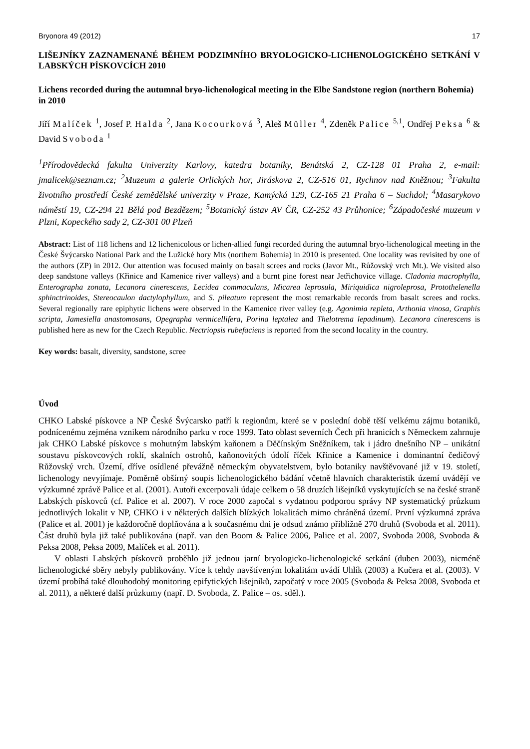Bryonora 49 (2012) 17
LIŠEJNÍKY ZAZNAMENANÉ BĚHEM PODZIMNÍHO BRYOLOGICKO-LICHENOLOGICKÉHO SETKÁNÍ V LABSKÝCH PÍSKOVCÍCH 2010
Lichens recorded during the autumnal bryo-lichenological meeting in the Elbe Sandstone region (northern Bohemia) in 2010
Jiří Malíček <sup>1</sup>, Josef P. Halda <sup>2</sup>, Jana Kocourková <sup>3</sup>, Aleš Müller <sup>4</sup>, Zdeněk Palice <sup>5,1</sup>, Ondřej Peksa <sup>6</sup> & David Svoboda <sup>1</sup>
<sup>1</sup> Přírodovědecká fakulta Univerzity Karlovy, katedra botaniky, Benátská 2, CZ-128 01 Praha 2, e-mail: jmalicek@seznam.cz; <sup>2</sup>Muzeum a galerie Orlických hor, Jiráskova 2, CZ-516 01, Rychnov nad Kněžnou; <sup>3</sup>Fakulta životního prostředí České zemědělské univerzity v Praze, Kamýcká 129, CZ-165 21 Praha 6 – Suchdol; <sup>4</sup>Masarykovo náměstí 19, CZ-294 21 Bělá pod Bezdězem; <sup>5</sup>Botanický ústav AV ČR, CZ-252 43 Průhonice; <sup>6</sup>Západočeské muzeum v Plzni, Kopeckého sady 2, CZ-301 00 Plzeň
Abstract: List of 118 lichens and 12 lichenicolous or lichen-allied fungi recorded during the autumnal bryo-lichenological meeting in the České Švýcarsko National Park and the Lužické hory Mts (northern Bohemia) in 2010 is presented. One locality was revisited by one of the authors (ZP) in 2012. Our attention was focused mainly on basalt screes and rocks (Javor Mt., Růžovský vrch Mt.). We visited also deep sandstone valleys (Křinice and Kamenice river valleys) and a burnt pine forest near Jetřichovice village. Cladonia macrophylla, Enterographa zonata, Lecanora cinerescens, Lecidea commaculans, Micarea leprosula, Miriquidica nigroleprosa, Protothelenella sphinctrinoides, Stereocaulon dactylophyllum, and S. pileatum represent the most remarkable records from basalt screes and rocks. Several regionally rare epiphytic lichens were observed in the Kamenice river valley (e.g. Agonimia repleta, Arthonia vinosa, Graphis scripta, Jamesiella anastomosans, Opegrapha vermicellifera, Porina leptalea and Thelotrema lepadinum). Lecanora cinerescens is published here as new for the Czech Republic. Nectriopsis rubefaciens is reported from the second locality in the country.
Key words: basalt, diversity, sandstone, scree
Úvod
CHKO Labské pískovce a NP České Švýcarsko patří k regionům, které se v poslední době těší velkému zájmu botaniků, podnícenému zejména vznikem národního parku v roce 1999. Tato oblast severních Čech při hranicích s Německem zahrnuje jak CHKO Labské pískovce s mohutným labským kaňonem a Děčínským Sněžníkem, tak i jádro dnešního NP – unikátní soustavu pískovcových roklí, skalních ostrohů, kaňonovitých údolí říček Křinice a Kamenice i dominantní čedičový Růžovský vrch. Území, dříve osídlené převážně německým obyvatelstvem, bylo botaniky navštěvované již v 19. století, lichenology nevyjímaje. Poměrně obšírný soupis lichenologického bádání včetně hlavních charakteristik území uvádějí ve výzkumné zprávě Palice et al. (2001). Autoři excerpovali údaje celkem o 58 druzích lišejníků vyskytujících se na české straně Labských pískovců (cf. Palice et al. 2007). V roce 2000 započal s vydatnou podporou správy NP systematický průzkum jednotlivých lokalit v NP, CHKO i v některých dalších blízkých lokalitách mimo chráněná území. První výzkumná zpráva (Palice et al. 2001) je každoročně doplňována a k současnému dni je odsud známo přibližně 270 druhů (Svoboda et al. 2011). Část druhů byla již také publikována (např. van den Boom & Palice 2006, Palice et al. 2007, Svoboda 2008, Svoboda & Peksa 2008, Peksa 2009, Malíček et al. 2011).
V oblasti Labských pískovců proběhlo již jednou jarní bryologicko-lichenologické setkání (duben 2003), nicméně lichenologické sběry nebyly publikovány. Více k tehdy navštíveným lokalitám uvádí Uhlík (2003) a Kučera et al. (2003). V území probíhá také dlouhodobý monitoring epifytických lišejníků, započatý v roce 2005 (Svoboda & Peksa 2008, Svoboda et al. 2011), a některé další průzkumy (např. D. Svoboda, Z. Palice – os. sděl.).